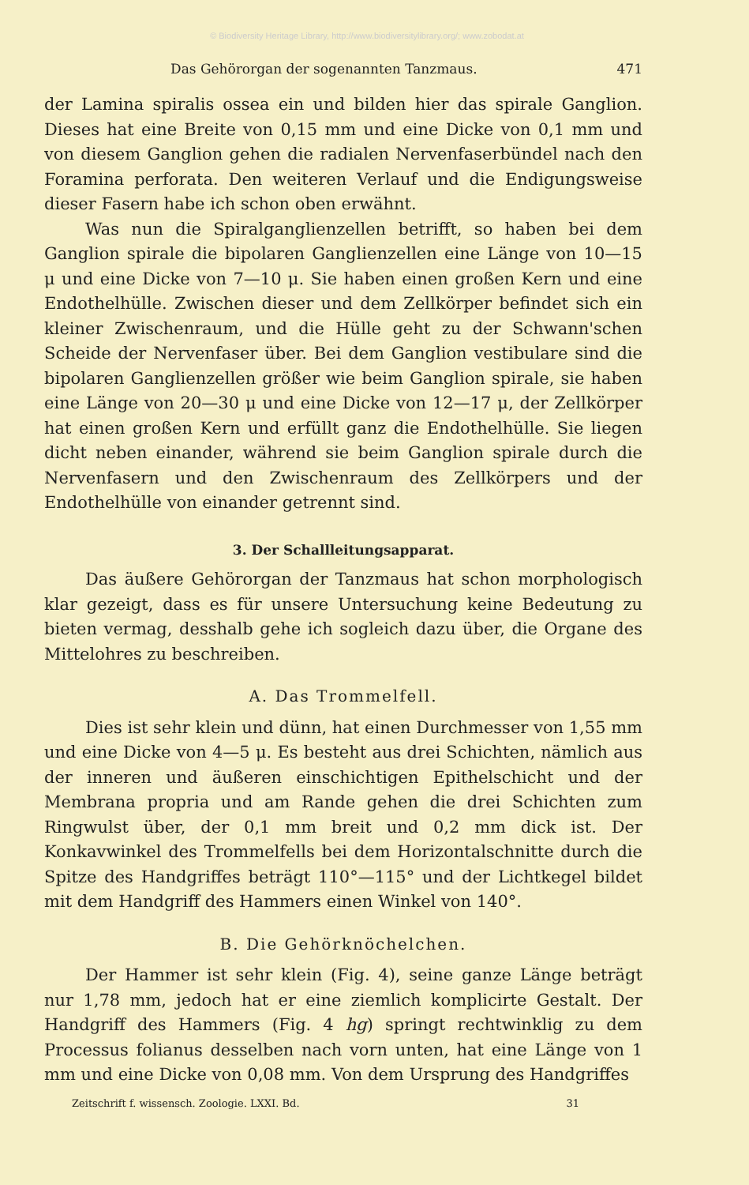© Biodiversity Heritage Library, http://www.biodiversitylibrary.org/; www.zobodat.at
Das Gehörorgan der sogenannten Tanzmaus. 471
der Lamina spiralis ossea ein und bilden hier das spirale Ganglion. Dieses hat eine Breite von 0,15 mm und eine Dicke von 0,1 mm und von diesem Ganglion gehen die radialen Nervenfaserbündel nach den Foramina perforata. Den weiteren Verlauf und die Endigungsweise dieser Fasern habe ich schon oben erwähnt.
Was nun die Spiralganglienzellen betrifft, so haben bei dem Ganglion spirale die bipolaren Ganglienzellen eine Länge von 10—15 μ und eine Dicke von 7—10 μ. Sie haben einen großen Kern und eine Endothelhülle. Zwischen dieser und dem Zellkörper befindet sich ein kleiner Zwischenraum, und die Hülle geht zu der Schwann'schen Scheide der Nervenfaser über. Bei dem Ganglion vestibulare sind die bipolaren Ganglienzellen größer wie beim Ganglion spirale, sie haben eine Länge von 20—30 μ und eine Dicke von 12—17 μ, der Zellkörper hat einen großen Kern und erfüllt ganz die Endothelhülle. Sie liegen dicht neben einander, während sie beim Ganglion spirale durch die Nervenfasern und den Zwischenraum des Zellkörpers und der Endothelhülle von einander getrennt sind.
3. Der Schallleitungsapparat.
Das äußere Gehörorgan der Tanzmaus hat schon morphologisch klar gezeigt, dass es für unsere Untersuchung keine Bedeutung zu bieten vermag, desshalb gehe ich sogleich dazu über, die Organe des Mittelohres zu beschreiben.
A. Das Trommelfell.
Dies ist sehr klein und dünn, hat einen Durchmesser von 1,55 mm und eine Dicke von 4—5 μ. Es besteht aus drei Schichten, nämlich aus der inneren und äußeren einschichtigen Epithelschicht und der Membrana propria und am Rande gehen die drei Schichten zum Ringwulst über, der 0,1 mm breit und 0,2 mm dick ist. Der Konkavwinkel des Trommelfells bei dem Horizontalschnitte durch die Spitze des Handgriffes beträgt 110°—115° und der Lichtkegel bildet mit dem Handgriff des Hammers einen Winkel von 140°.
B. Die Gehörknöchelchen.
Der Hammer ist sehr klein (Fig. 4), seine ganze Länge beträgt nur 1,78 mm, jedoch hat er eine ziemlich komplicirte Gestalt. Der Handgriff des Hammers (Fig. 4 hg) springt rechtwinklig zu dem Processus folianus desselben nach vorn unten, hat eine Länge von 1 mm und eine Dicke von 0,08 mm. Von dem Ursprung des Handgriffes
Zeitschrift f. wissensch. Zoologie. LXXI. Bd. 31